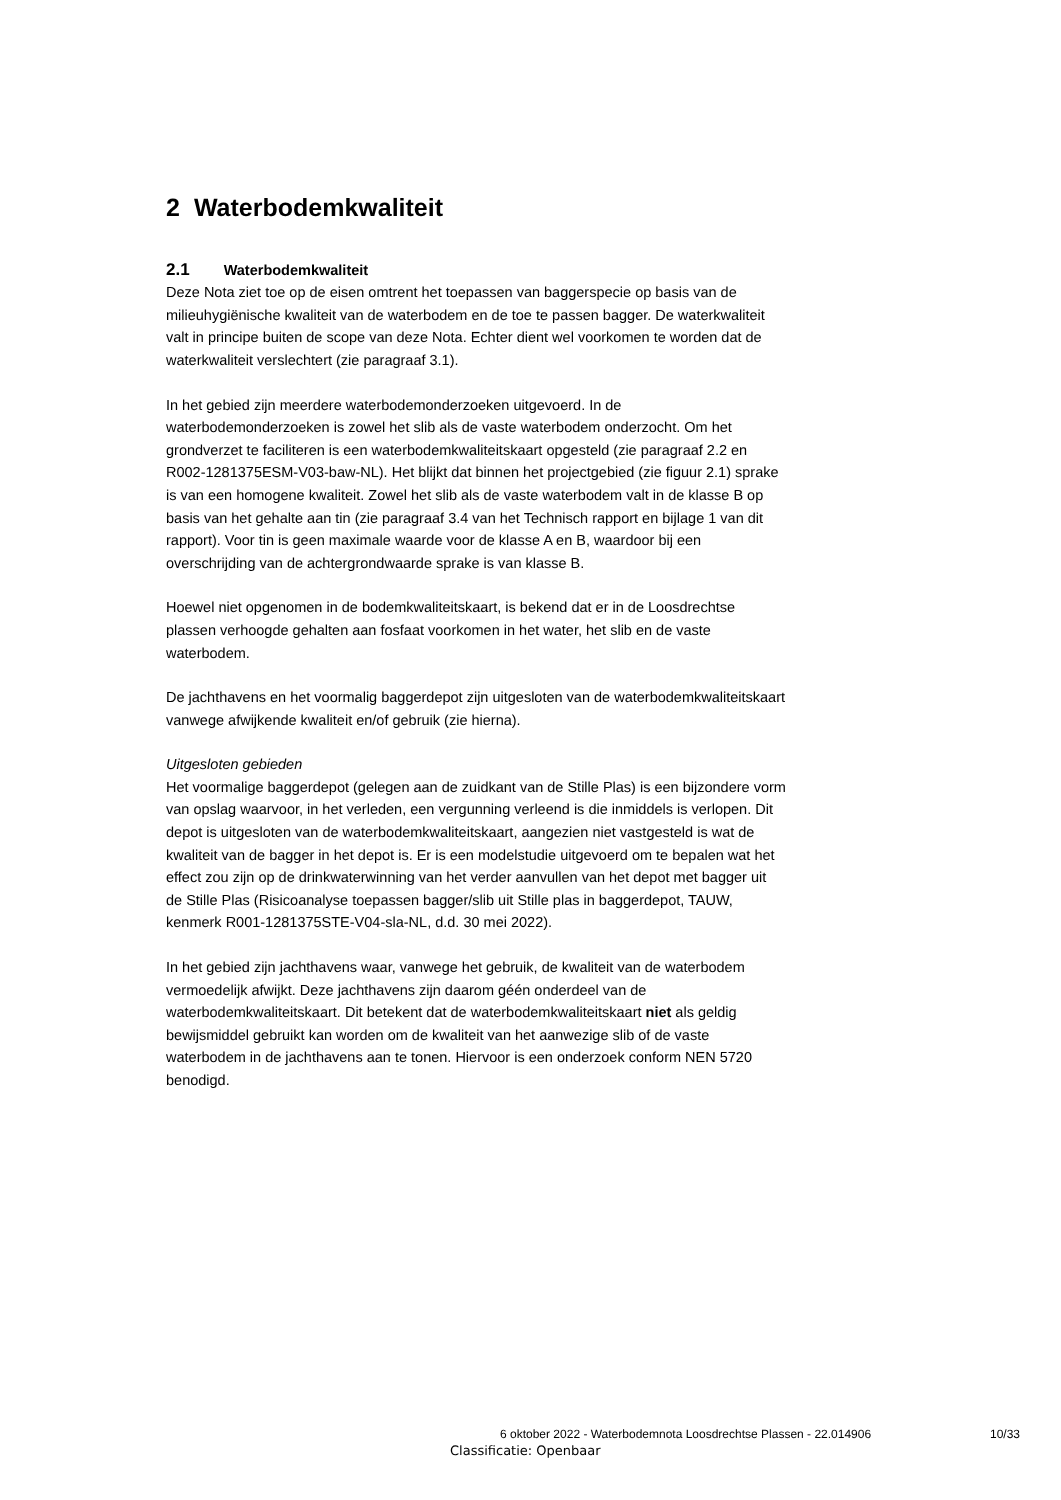2 Waterbodemkwaliteit
2.1 Waterbodemkwaliteit
Deze Nota ziet toe op de eisen omtrent het toepassen van baggerspecie op basis van de milieuhygiënische kwaliteit van de waterbodem en de toe te passen bagger. De waterkwaliteit valt in principe buiten de scope van deze Nota. Echter dient wel voorkomen te worden dat de waterkwaliteit verslechtert (zie paragraaf 3.1).
In het gebied zijn meerdere waterbodemonderzoeken uitgevoerd. In de waterbodemonderzoeken is zowel het slib als de vaste waterbodem onderzocht. Om het grondverzet te faciliteren is een waterbodemkwaliteitskaart opgesteld (zie paragraaf 2.2 en R002-1281375ESM-V03-baw-NL). Het blijkt dat binnen het projectgebied (zie figuur 2.1) sprake is van een homogene kwaliteit. Zowel het slib als de vaste waterbodem valt in de klasse B op basis van het gehalte aan tin (zie paragraaf 3.4 van het Technisch rapport en bijlage 1 van dit rapport). Voor tin is geen maximale waarde voor de klasse A en B, waardoor bij een overschrijding van de achtergrondwaarde sprake is van klasse B.
Hoewel niet opgenomen in de bodemkwaliteitskaart, is bekend dat er in de Loosdrechtse plassen verhoogde gehalten aan fosfaat voorkomen in het water, het slib en de vaste waterbodem.
De jachthavens en het voormalig baggerdepot zijn uitgesloten van de waterbodemkwaliteitskaart vanwege afwijkende kwaliteit en/of gebruik (zie hierna).
Uitgesloten gebieden
Het voormalige baggerdepot (gelegen aan de zuidkant van de Stille Plas) is een bijzondere vorm van opslag waarvoor, in het verleden, een vergunning verleend is die inmiddels is verlopen. Dit depot is uitgesloten van de waterbodemkwaliteitskaart, aangezien niet vastgesteld is wat de kwaliteit van de bagger in het depot is. Er is een modelstudie uitgevoerd om te bepalen wat het effect zou zijn op de drinkwaterwinning van het verder aanvullen van het depot met bagger uit de Stille Plas (Risicoanalyse toepassen bagger/slib uit Stille plas in baggerdepot, TAUW, kenmerk R001-1281375STE-V04-sla-NL, d.d. 30 mei 2022).
In het gebied zijn jachthavens waar, vanwege het gebruik, de kwaliteit van de waterbodem vermoedelijk afwijkt. Deze jachthavens zijn daarom géén onderdeel van de waterbodemkwaliteitskaart. Dit betekent dat de waterbodemkwaliteitskaart niet als geldig bewijsmiddel gebruikt kan worden om de kwaliteit van het aanwezige slib of de vaste waterbodem in de jachthavens aan te tonen. Hiervoor is een onderzoek conform NEN 5720 benodigd.
6 oktober 2022 - Waterbodemnota Loosdrechtse Plassen - 22.014906
10/33
Classificatie: Openbaar